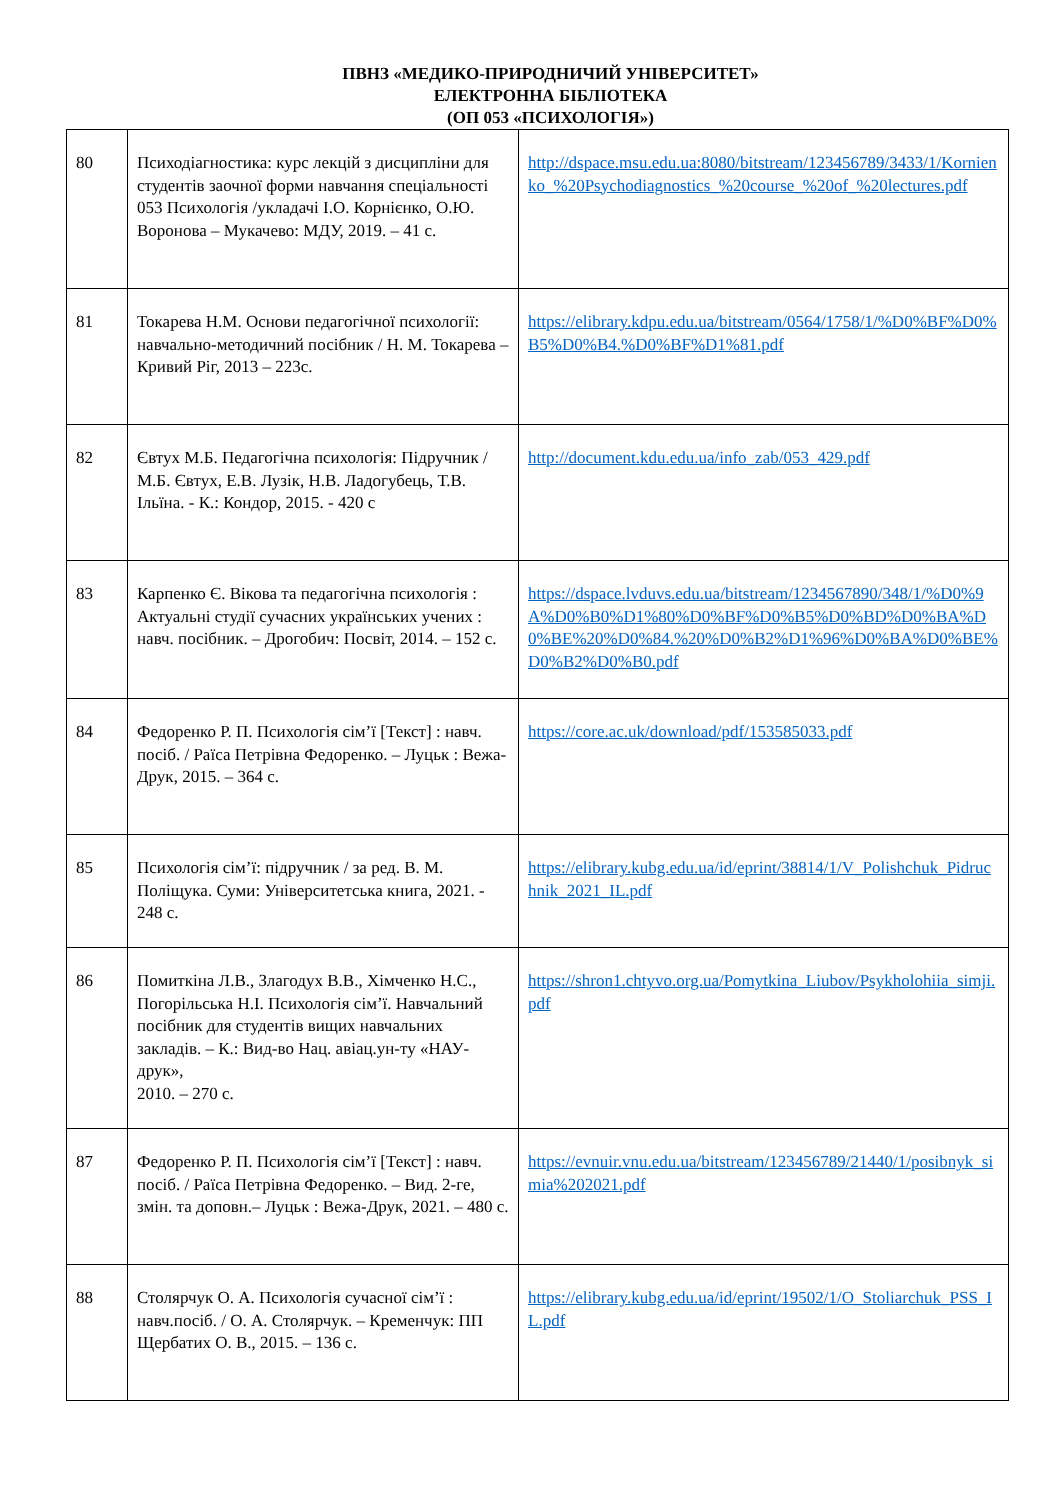ПВНЗ «МЕДИКО-ПРИРОДНИЧИЙ УНІВЕРСИТЕТ»
ЕЛЕКТРОННА БІБЛІОТЕКА
(ОП 053 «ПСИХОЛОГІЯ»)
| 80 | Психодіагностика: курс лекцій з дисципліни для студентів заочної форми навчання спеціальності 053 Психологія /укладачі І.О. Корнієнко, О.Ю. Воронова – Мукачево: МДУ, 2019. – 41 с. | http://dspace.msu.edu.ua:8080/bitstream/123456789/3433/1/Kornienko_%20Psychodiagnostics_%20course_%20of_%20lectures.pdf |
| 81 | Токарева Н.М. Основи педагогічної психології: навчально-методичний посібник / Н. М. Токарева – Кривий Ріг, 2013 – 223с. | https://elibrary.kdpu.edu.ua/bitstream/0564/1758/1/%D0%BF%D0%B5%D0%B4.%D0%BF%D1%81.pdf |
| 82 | Євтух М.Б. Педагогічна психологія: Підручник / М.Б. Євтух, Е.В. Лузік, Н.В. Ладогубець, Т.В. Ільїна. - К.: Кондор, 2015. - 420 с | http://document.kdu.edu.ua/info_zab/053_429.pdf |
| 83 | Карпенко Є. Вікова та педагогічна психологія : Актуальні студії сучасних українських учених : навч. посібник. – Дрогобич: Посвіт, 2014. – 152 с. | https://dspace.lvduvs.edu.ua/bitstream/1234567890/348/1/%D0%9A%D0%B0%D1%80%D0%BF%D0%B5%D0%BD%D0%BA%D0%BE%20%D0%84.%20%D0%B2%D1%96%D0%BA%D0%BE%D0%B2%D0%B0.pdf |
| 84 | Федоренко Р. П. Психологія сім’ї [Текст] : навч. посіб. / Раїса Петрівна Федоренко. – Луцьк : Вежа-Друк, 2015. – 364 с. | https://core.ac.uk/download/pdf/153585033.pdf |
| 85 | Психологія сім’ї: підручник / за ред. В. М. Поліщука. Суми: Університетська книга, 2021. - 248 с. | https://elibrary.kubg.edu.ua/id/eprint/38814/1/V_Polishchuk_Pidruchnik_2021_IL.pdf |
| 86 | Помиткіна Л.В., Злагодух В.В., Хімченко Н.С., Погорільська Н.І. Психологія сім’ї. Навчальний посібник для студентів вищих навчальних закладів. – К.: Вид-во Нац. авіац.ун-ту «НАУ-друк», 2010. – 270 с. | https://shron1.chtyvo.org.ua/Pomytkina_Liubov/Psykholohiia_simji.pdf |
| 87 | Федоренко Р. П. Психологія сім’ї [Текст] : навч. посіб. / Раїса Петрівна Федоренко. – Вид. 2-ге, змін. та доповн.– Луцьк : Вежа-Друк, 2021. – 480 с. | https://evnuir.vnu.edu.ua/bitstream/123456789/21440/1/posibnyk_simia%202021.pdf |
| 88 | Столярчук О. А. Психологія сучасної сім’ї : навч.посіб. / О. А. Столярчук. – Кременчук: ПП Щербатих О. В., 2015. – 136 с. | https://elibrary.kubg.edu.ua/id/eprint/19502/1/O_Stoliarchuk_PSS_IL.pdf |